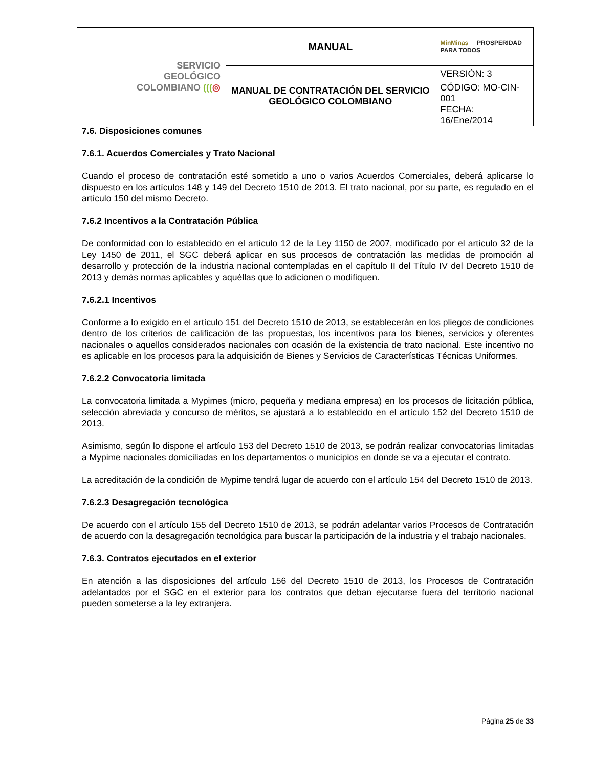| SERVICIO GEOLÓGICO COLOMBIANO ((( ◎ | MANUAL | MinMinas PROSPERIDAD PARA TODOS |
| | MANUAL DE CONTRATACIÓN DEL SERVICIO GEOLÓGICO COLOMBIANO | VERSIÓN: 3 |
| | | CÓDIGO: MO-CIN-001 |
| | | FECHA: 16/Ene/2014 |
7.6. Disposiciones comunes
7.6.1. Acuerdos Comerciales y Trato Nacional
Cuando el proceso de contratación esté sometido a uno o varios Acuerdos Comerciales, deberá aplicarse lo dispuesto en los artículos 148 y 149 del Decreto 1510 de 2013. El trato nacional, por su parte, es regulado en el artículo 150 del mismo Decreto.
7.6.2 Incentivos a la Contratación Pública
De conformidad con lo establecido en el artículo 12 de la Ley 1150 de 2007, modificado por el artículo 32 de la Ley 1450 de 2011, el SGC deberá aplicar en sus procesos de contratación las medidas de promoción al desarrollo y protección de la industria nacional contempladas en el capítulo II del Título IV del Decreto 1510 de 2013 y demás normas aplicables y aquéllas que lo adicionen o modifiquen.
7.6.2.1 Incentivos
Conforme a lo exigido en el artículo 151 del Decreto 1510 de 2013, se establecerán en los pliegos de condiciones dentro de los criterios de calificación de las propuestas, los incentivos para los bienes, servicios y oferentes nacionales o aquellos considerados nacionales con ocasión de la existencia de trato nacional. Este incentivo no es aplicable en los procesos para la adquisición de Bienes y Servicios de Características Técnicas Uniformes.
7.6.2.2 Convocatoria limitada
La convocatoria limitada a Mypimes (micro, pequeña y mediana empresa) en los procesos de licitación pública, selección abreviada y concurso de méritos, se ajustará a lo establecido en el artículo 152 del Decreto 1510 de 2013.
Asimismo, según lo dispone el artículo 153 del Decreto 1510 de 2013, se podrán realizar convocatorias limitadas a Mypime nacionales domiciliadas en los departamentos o municipios en donde se va a ejecutar el contrato.
La acreditación de la condición de Mypime tendrá lugar de acuerdo con el artículo 154 del Decreto 1510 de 2013.
7.6.2.3 Desagregación tecnológica
De acuerdo con el artículo 155 del Decreto 1510 de 2013, se podrán adelantar varios Procesos de Contratación de acuerdo con la desagregación tecnológica para buscar la participación de la industria y el trabajo nacionales.
7.6.3. Contratos ejecutados en el exterior
En atención a las disposiciones del artículo 156 del Decreto 1510 de 2013, los Procesos de Contratación adelantados por el SGC en el exterior para los contratos que deban ejecutarse fuera del territorio nacional pueden someterse a la ley extranjera.
Página 25 de 33